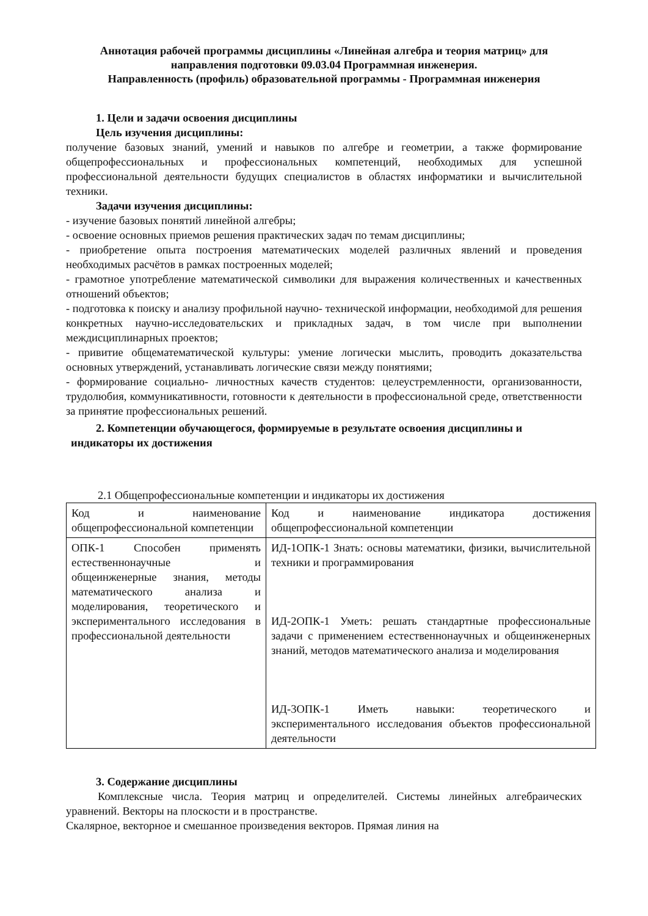Аннотация рабочей программы дисциплины «Линейная алгебра и теория матриц» для направления подготовки 09.03.04 Программная инженерия.
Направленность (профиль) образовательной программы - Программная инженерия
1. Цели и задачи освоения дисциплины
Цель изучения дисциплины:
получение базовых знаний, умений и навыков по алгебре и геометрии, а также формирование общепрофессиональных и профессиональных компетенций, необходимых для успешной профессиональной деятельности будущих специалистов в областях информатики и вычислительной техники.
Задачи изучения дисциплины:
- изучение базовых понятий линейной алгебры;
- освоение основных приемов решения практических задач по темам дисциплины;
- приобретение опыта построения математических моделей различных явлений и проведения необходимых расчётов в рамках построенных моделей;
- грамотное употребление математической символики для выражения количественных и качественных отношений объектов;
- подготовка к поиску и анализу профильной научно- технической информации, необходимой для решения конкретных научно-исследовательских и прикладных задач, в том числе при выполнении междисциплинарных проектов;
- привитие общематематической культуры: умение логически мыслить, проводить доказательства основных утверждений, устанавливать логические связи между понятиями;
- формирование социально- личностных качеств студентов: целеустремленности, организованности, трудолюбия, коммуникативности, готовности к деятельности в профессиональной среде, ответственности за принятие профессиональных решений.
2. Компетенции обучающегося, формируемые в результате освоения дисциплины и
индикаторы их достижения
2.1 Общепрофессиональные компетенции и индикаторы их достижения
| Код и наименование общепрофессиональной компетенции | Код и наименование индикатора достижения общепрофессиональной компетенции |
| ОПК-1 Способен применять естественнонаучные и общеинженерные знания, методы математического анализа и моделирования, теоретического и экспериментального исследования в профессиональной деятельности | ИД-1ОПК-1 Знать: основы математики, физики, вычислительной техники и программирования ИД-2ОПК-1 Уметь: решать стандартные профессиональные задачи с применением естественнонаучных и общеинженерных знаний, методов математического анализа и моделирования ИД-3ОПК-1 Иметь навыки: теоретического и экспериментального исследования объектов профессиональной деятельности |
3. Содержание дисциплины
Комплексные числа. Теория матриц и определителей. Системы линейных алгебраических уравнений. Векторы на плоскости и в пространстве.
Скалярное, векторное и смешанное произведения векторов. Прямая линия на